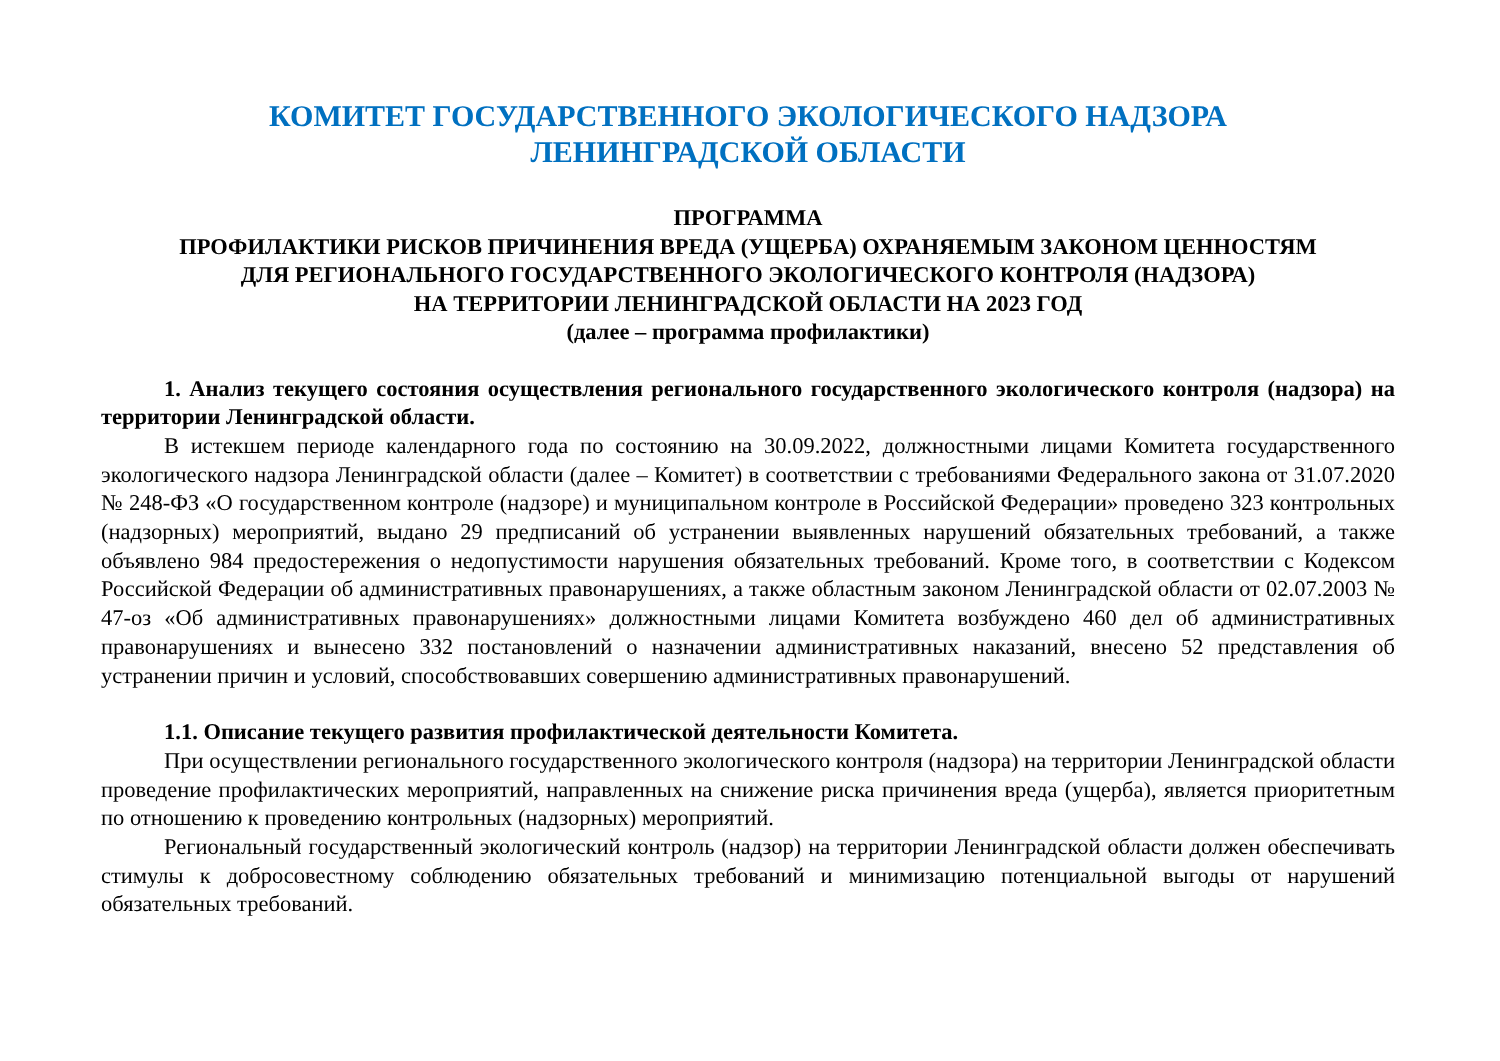КОМИТЕТ ГОСУДАРСТВЕННОГО ЭКОЛОГИЧЕСКОГО НАДЗОРА
ЛЕНИНГРАДСКОЙ ОБЛАСТИ
ПРОГРАММА
ПРОФИЛАКТИКИ РИСКОВ ПРИЧИНЕНИЯ ВРЕДА (УЩЕРБА) ОХРАНЯЕМЫМ ЗАКОНОМ ЦЕННОСТЯМ
ДЛЯ РЕГИОНАЛЬНОГО ГОСУДАРСТВЕННОГО ЭКОЛОГИЧЕСКОГО КОНТРОЛЯ (НАДЗОРА)
НА ТЕРРИТОРИИ ЛЕНИНГРАДСКОЙ ОБЛАСТИ НА 2023 ГОД
(далее – программа профилактики)
1. Анализ текущего состояния осуществления регионального государственного экологического контроля (надзора) на территории Ленинградской области.
В истекшем периоде календарного года по состоянию на 30.09.2022, должностными лицами Комитета государственного экологического надзора Ленинградской области (далее – Комитет) в соответствии с требованиями Федерального закона от 31.07.2020 № 248-ФЗ «О государственном контроле (надзоре) и муниципальном контроле в Российской Федерации» проведено 323 контрольных (надзорных) мероприятий, выдано 29 предписаний об устранении выявленных нарушений обязательных требований, а также объявлено 984 предостережения о недопустимости нарушения обязательных требований. Кроме того, в соответствии с Кодексом Российской Федерации об административных правонарушениях, а также областным законом Ленинградской области от 02.07.2003 № 47-оз «Об административных правонарушениях» должностными лицами Комитета возбуждено 460 дел об административных правонарушениях и вынесено 332 постановлений о назначении административных наказаний, внесено 52 представления об устранении причин и условий, способствовавших совершению административных правонарушений.
1.1. Описание текущего развития профилактической деятельности Комитета.
При осуществлении регионального государственного экологического контроля (надзора) на территории Ленинградской области проведение профилактических мероприятий, направленных на снижение риска причинения вреда (ущерба), является приоритетным по отношению к проведению контрольных (надзорных) мероприятий.
Региональный государственный экологический контроль (надзор) на территории Ленинградской области должен обеспечивать стимулы к добросовестному соблюдению обязательных требований и минимизацию потенциальной выгоды от нарушений обязательных требований.